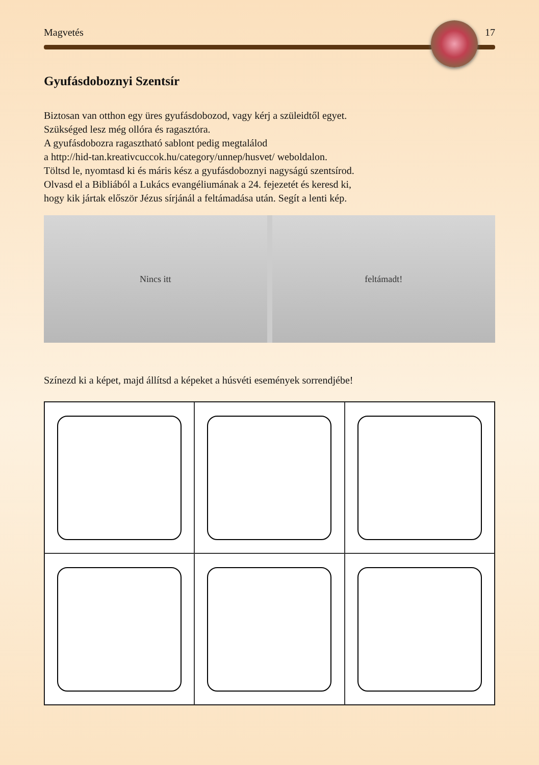Magvetés 17
Gyufásdoboznyi Szentsír
Biztosan van otthon egy üres gyufásdobozod, vagy kérj a szüleidtől egyet.
Szükséged lesz még ollóra és ragasztóra.
A gyufásdobozra ragasztható sablont pedig megtalálod
a http://hid-tan.kreativcuccok.hu/category/unnep/husvet/ weboldalon.
Töltsd le, nyomtasd ki és máris kész a gyufásdoboznyi nagyságú szentsírod.
Olvasd el a Bibliából a Lukács evangéliumának a 24. fejezetét és keresd ki,
hogy kik jártak először Jézus sírjánál a feltámadása után. Segít a lenti kép.
Nincs itt feltámadt!
Színezd ki a képet, majd állítsd a képeket a húsvéti események sorrendjébe!